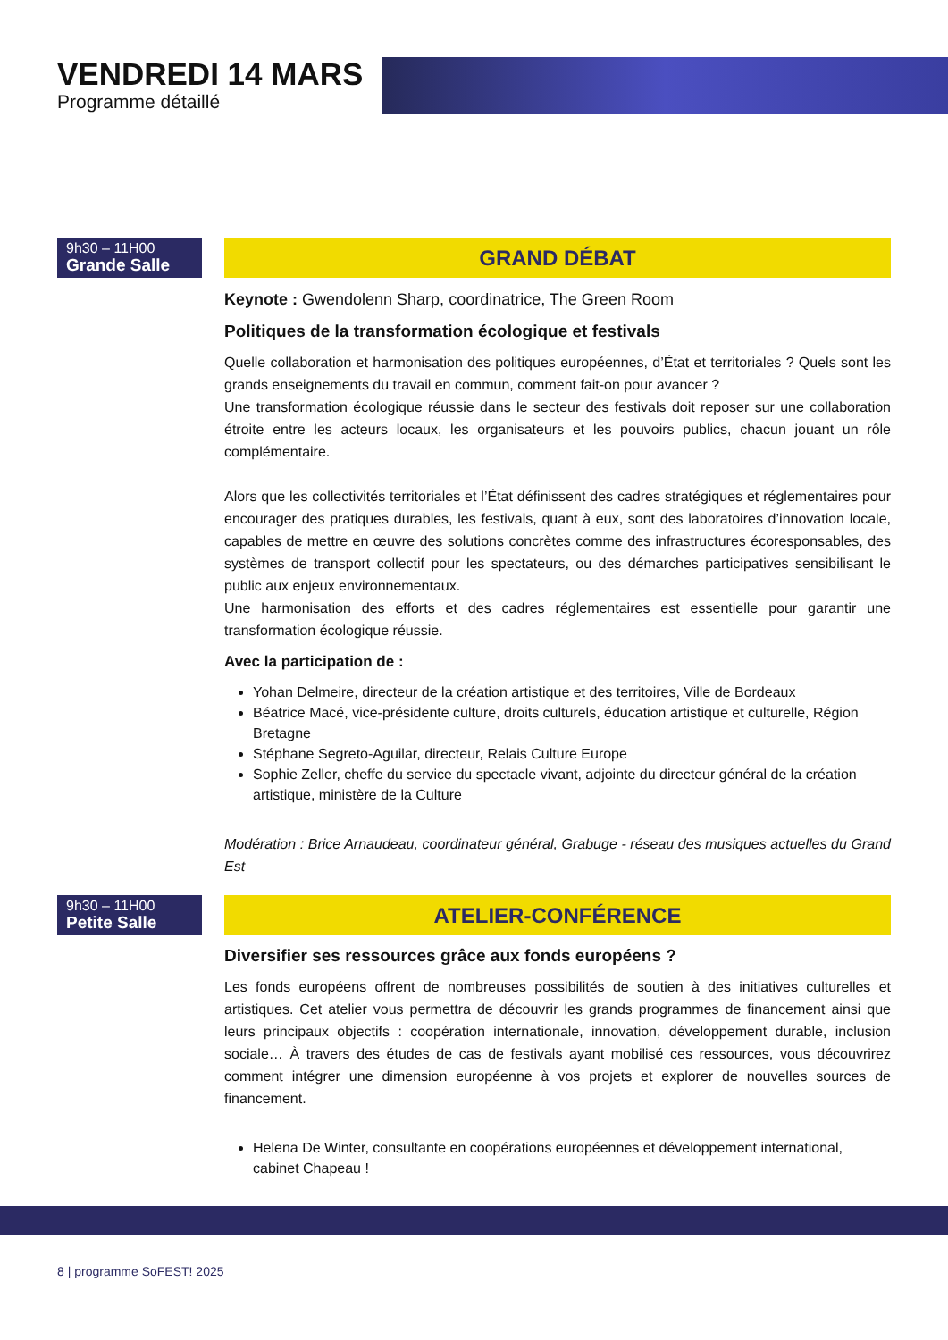VENDREDI 14 MARS
Programme détaillé
9h30 – 11H00
Grande Salle
GRAND DÉBAT
Keynote : Gwendolenn Sharp, coordinatrice, The Green Room
Politiques de la transformation écologique et festivals
Quelle collaboration et harmonisation des politiques européennes, d’État et territoriales ? Quels sont les grands enseignements du travail en commun, comment fait-on pour avancer ?
Une transformation écologique réussie dans le secteur des festivals doit reposer sur une collaboration étroite entre les acteurs locaux, les organisateurs et les pouvoirs publics, chacun jouant un rôle complémentaire.
Alors que les collectivités territoriales et l’État définissent des cadres stratégiques et réglementaires pour encourager des pratiques durables, les festivals, quant à eux, sont des laboratoires d’innovation locale, capables de mettre en œuvre des solutions concrètes comme des infrastructures écoresponsables, des systèmes de transport collectif pour les spectateurs, ou des démarches participatives sensibilisant le public aux enjeux environnementaux.
Une harmonisation des efforts et des cadres réglementaires est essentielle pour garantir une transformation écologique réussie.
Avec la participation de :
Yohan Delmeire, directeur de la création artistique et des territoires, Ville de Bordeaux
Béatrice Macé, vice-présidente culture, droits culturels, éducation artistique et culturelle, Région Bretagne
Stéphane Segreto-Aguilar, directeur, Relais Culture Europe
Sophie Zeller, cheffe du service du spectacle vivant, adjointe du directeur général de la création artistique, ministère de la Culture
Modération : Brice Arnaudeau, coordinateur général, Grabuge - réseau des musiques actuelles du Grand Est
9h30 – 11H00
Petite Salle
ATELIER-CONFÉRENCE
Diversifier ses ressources grâce aux fonds européens ?
Les fonds européens offrent de nombreuses possibilités de soutien à des initiatives culturelles et artistiques. Cet atelier vous permettra de découvrir les grands programmes de financement ainsi que leurs principaux objectifs : coopération internationale, innovation, développement durable, inclusion sociale… À travers des études de cas de festivals ayant mobilisé ces ressources, vous découvrirez comment intégrer une dimension européenne à vos projets et explorer de nouvelles sources de financement.
Helena De Winter, consultante en coopérations européennes et développement international, cabinet Chapeau !
8 | programme SoFEST! 2025